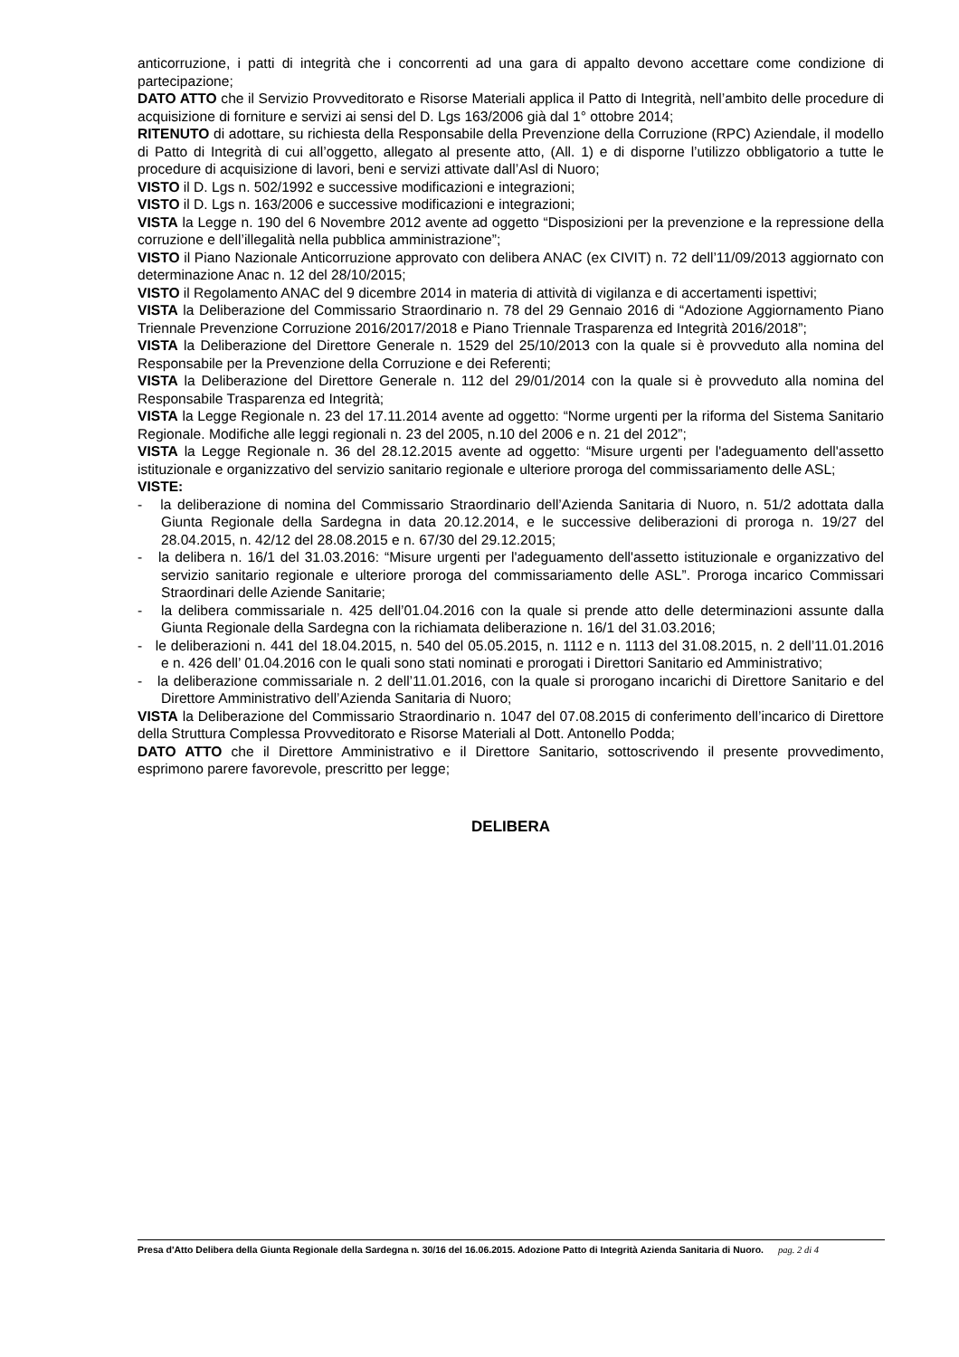anticorruzione, i patti di integrità che i concorrenti ad una gara di appalto devono accettare come condizione di partecipazione;
DATO ATTO che il Servizio Provveditorato e Risorse Materiali applica il Patto di Integrità, nell’ambito delle procedure di acquisizione di forniture e servizi ai sensi del D. Lgs 163/2006 già dal 1° ottobre 2014;
RITENUTO di adottare, su richiesta della Responsabile della Prevenzione della Corruzione (RPC) Aziendale, il modello di Patto di Integrità di cui all’oggetto, allegato al presente atto, (All. 1) e di disporne l’utilizzo obbligatorio a tutte le procedure di acquisizione di lavori, beni e servizi attivate dall’Asl di Nuoro;
VISTO il D. Lgs n. 502/1992 e successive modificazioni e integrazioni;
VISTO il D. Lgs n. 163/2006 e successive modificazioni e integrazioni;
VISTA la Legge n. 190 del 6 Novembre 2012 avente ad oggetto “Disposizioni per la prevenzione e la repressione della corruzione e dell’illegalità nella pubblica amministrazione”;
VISTO il Piano Nazionale Anticorruzione approvato con delibera ANAC (ex CIVIT) n. 72 dell’11/09/2013 aggiornato con determinazione Anac n. 12 del 28/10/2015;
VISTO il Regolamento ANAC del 9 dicembre 2014 in materia di attività di vigilanza e di accertamenti ispettivi;
VISTA la Deliberazione del Commissario Straordinario n. 78 del 29 Gennaio 2016 di “Adozione Aggiornamento Piano Triennale Prevenzione Corruzione 2016/2017/2018 e Piano Triennale Trasparenza ed Integrità 2016/2018”;
VISTA la Deliberazione del Direttore Generale n. 1529 del 25/10/2013 con la quale si è provveduto alla nomina del Responsabile per la Prevenzione della Corruzione e dei Referenti;
VISTA la Deliberazione del Direttore Generale n. 112 del 29/01/2014 con la quale si è provveduto alla nomina del Responsabile Trasparenza ed Integrità;
VISTA la Legge Regionale n. 23 del 17.11.2014 avente ad oggetto: “Norme urgenti per la riforma del Sistema Sanitario Regionale. Modifiche alle leggi regionali n. 23 del 2005, n.10 del 2006 e n. 21 del 2012”;
VISTA la Legge Regionale n. 36 del 28.12.2015 avente ad oggetto: “Misure urgenti per l'adeguamento dell'assetto istituzionale e organizzativo del servizio sanitario regionale e ulteriore proroga del commissariamento delle ASL;
VISTE:
- la deliberazione di nomina del Commissario Straordinario dell’Azienda Sanitaria di Nuoro, n. 51/2 adottata dalla Giunta Regionale della Sardegna in data 20.12.2014, e le successive deliberazioni di proroga n. 19/27 del 28.04.2015, n. 42/12 del 28.08.2015 e n. 67/30 del 29.12.2015;
- la delibera n. 16/1 del 31.03.2016: “Misure urgenti per l'adeguamento dell'assetto istituzionale e organizzativo del servizio sanitario regionale e ulteriore proroga del commissariamento delle ASL”. Proroga incarico Commissari Straordinari delle Aziende Sanitarie;
- la delibera commissariale n. 425 dell’01.04.2016 con la quale si prende atto delle determinazioni assunte dalla Giunta Regionale della Sardegna con la richiamata deliberazione n. 16/1 del 31.03.2016;
- le deliberazioni n. 441 del 18.04.2015, n. 540 del 05.05.2015, n. 1112 e n. 1113 del 31.08.2015, n. 2 dell’11.01.2016 e n. 426 dell’ 01.04.2016 con le quali sono stati nominati e prorogati i Direttori Sanitario ed Amministrativo;
- la deliberazione commissariale n. 2 dell’11.01.2016, con la quale si prorogano incarichi di Direttore Sanitario e del Direttore Amministrativo dell’Azienda Sanitaria di Nuoro;
VISTA la Deliberazione del Commissario Straordinario n. 1047 del 07.08.2015 di conferimento dell’incarico di Direttore della Struttura Complessa Provveditorato e Risorse Materiali al Dott. Antonello Podda;
DATO ATTO che il Direttore Amministrativo e il Direttore Sanitario, sottoscrivendo il presente provvedimento, esprimono parere favorevole, prescritto per legge;
DELIBERA
Presa d'Atto Delibera della Giunta Regionale della Sardegna n. 30/16 del 16.06.2015. Adozione Patto di Integrità Azienda Sanitaria di Nuoro.
pag. 2 di 4